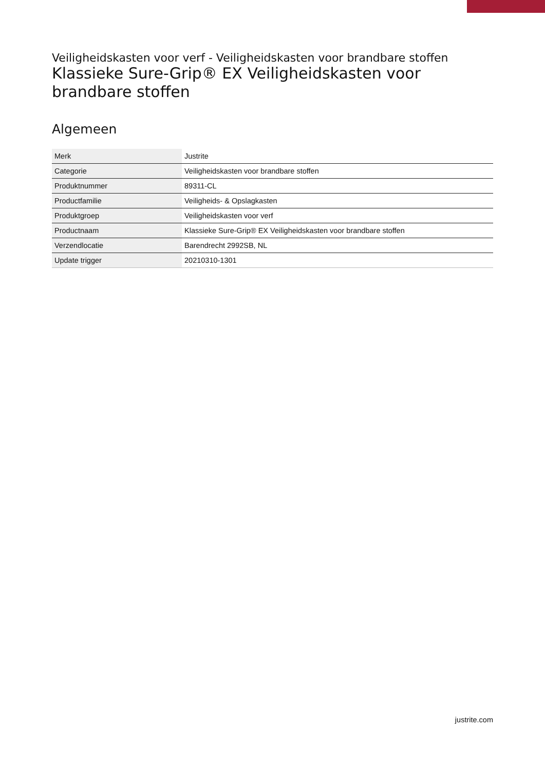Veiligheidskasten voor verf - Veiligheidskasten voor brandbare stoffen
Klassieke Sure-Grip® EX Veiligheidskasten voor brandbare stoffen
Algemeen
| Merk | Justrite |
| Categorie | Veiligheidskasten voor brandbare stoffen |
| Produktnummer | 89311-CL |
| Productfamilie | Veiligheids- & Opslagkasten |
| Produktgroep | Veiligheidskasten voor verf |
| Productnaam | Klassieke Sure-Grip® EX Veiligheidskasten voor brandbare stoffen |
| Verzendlocatie | Barendrecht 2992SB, NL |
| Update trigger | 20210310-1301 |
justrite.com